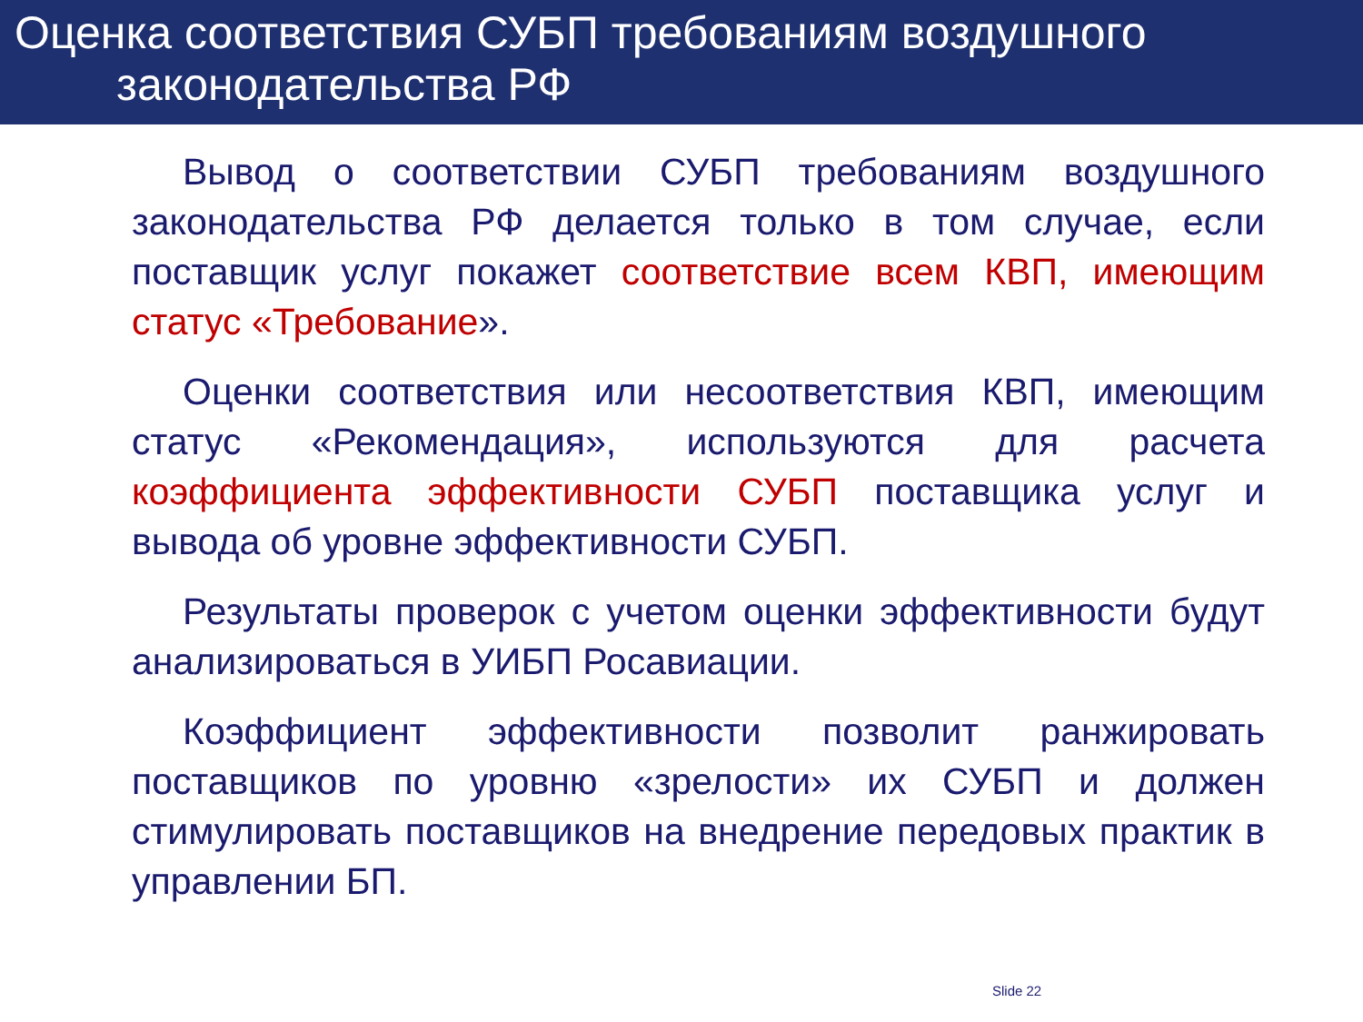Оценка соответствия СУБП требованиям воздушного
законодательства РФ
Вывод о соответствии СУБП требованиям воздушного законодательства РФ делается только в том случае, если поставщик услуг покажет соответствие всем КВП, имеющим статус «Требование».
Оценки соответствия или несоответствия КВП, имеющим статус «Рекомендация», используются для расчета коэффициента эффективности СУБП поставщика услуг и вывода об уровне эффективности СУБП.
Результаты проверок с учетом оценки эффективности будут анализироваться в УИБП Росавиации.
Коэффициент эффективности позволит ранжировать поставщиков по уровню «зрелости» их СУБП и должен стимулировать поставщиков на внедрение передовых практик в управлении БП.
Slide 22